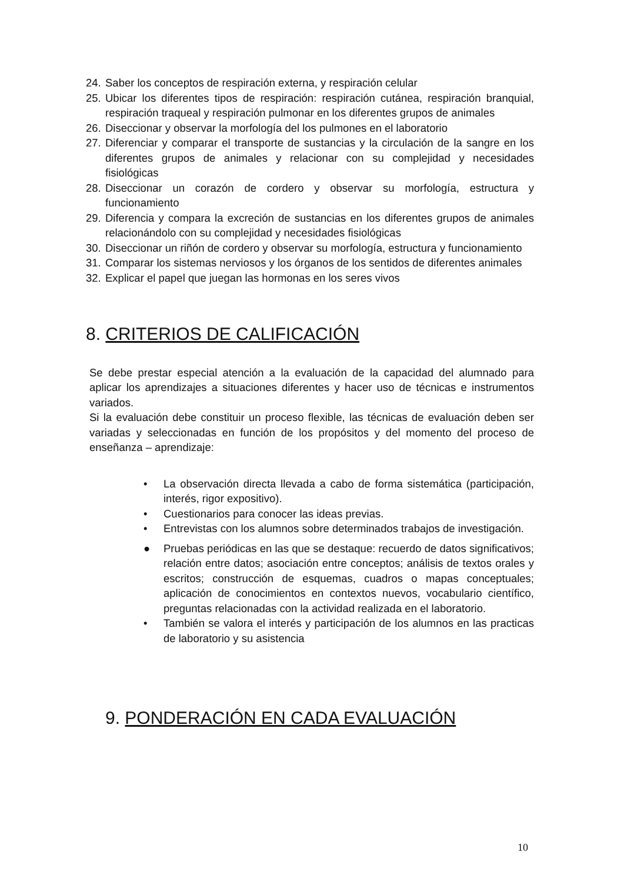24. Saber los conceptos de respiración externa, y respiración celular
25. Ubicar los diferentes tipos de respiración: respiración cutánea, respiración branquial, respiración traqueal y respiración pulmonar en los diferentes grupos de animales
26. Diseccionar y observar la morfología del los pulmones en el laboratorio
27. Diferenciar y comparar el transporte de sustancias y la circulación de la sangre en los diferentes grupos de animales y relacionar con su complejidad y necesidades fisiológicas
28. Diseccionar un corazón de cordero y observar su morfología, estructura y funcionamiento
29. Diferencia y compara la excreción de sustancias en los diferentes grupos de animales relacionándolo con su complejidad y necesidades fisiológicas
30. Diseccionar un riñón de cordero y observar su morfología, estructura y funcionamiento
31. Comparar los sistemas nerviosos y los órganos de los sentidos de diferentes animales
32. Explicar el papel que juegan las hormonas en los seres vivos
8. CRITERIOS DE CALIFICACIÓN
Se debe prestar especial atención a la evaluación de la capacidad del alumnado para aplicar los aprendizajes a situaciones diferentes y hacer uso de técnicas e instrumentos variados.
Si la evaluación debe constituir un proceso flexible, las técnicas de evaluación deben ser variadas y seleccionadas en función de los propósitos y del momento del proceso de enseñanza – aprendizaje:
• La observación directa llevada a cabo de forma sistemática (participación, interés, rigor expositivo).
• Cuestionarios para conocer las ideas previas.
• Entrevistas con los alumnos sobre determinados trabajos de investigación.
● Pruebas periódicas en las que se destaque: recuerdo de datos significativos; relación entre datos; asociación entre conceptos; análisis de textos orales y escritos; construcción de esquemas, cuadros o mapas conceptuales; aplicación de conocimientos en contextos nuevos, vocabulario científico, preguntas relacionadas con la actividad realizada en el laboratorio.
• También se valora el interés y participación de los alumnos en las practicas de laboratorio y su asistencia
9. PONDERACIÓN EN CADA EVALUACIÓN
10